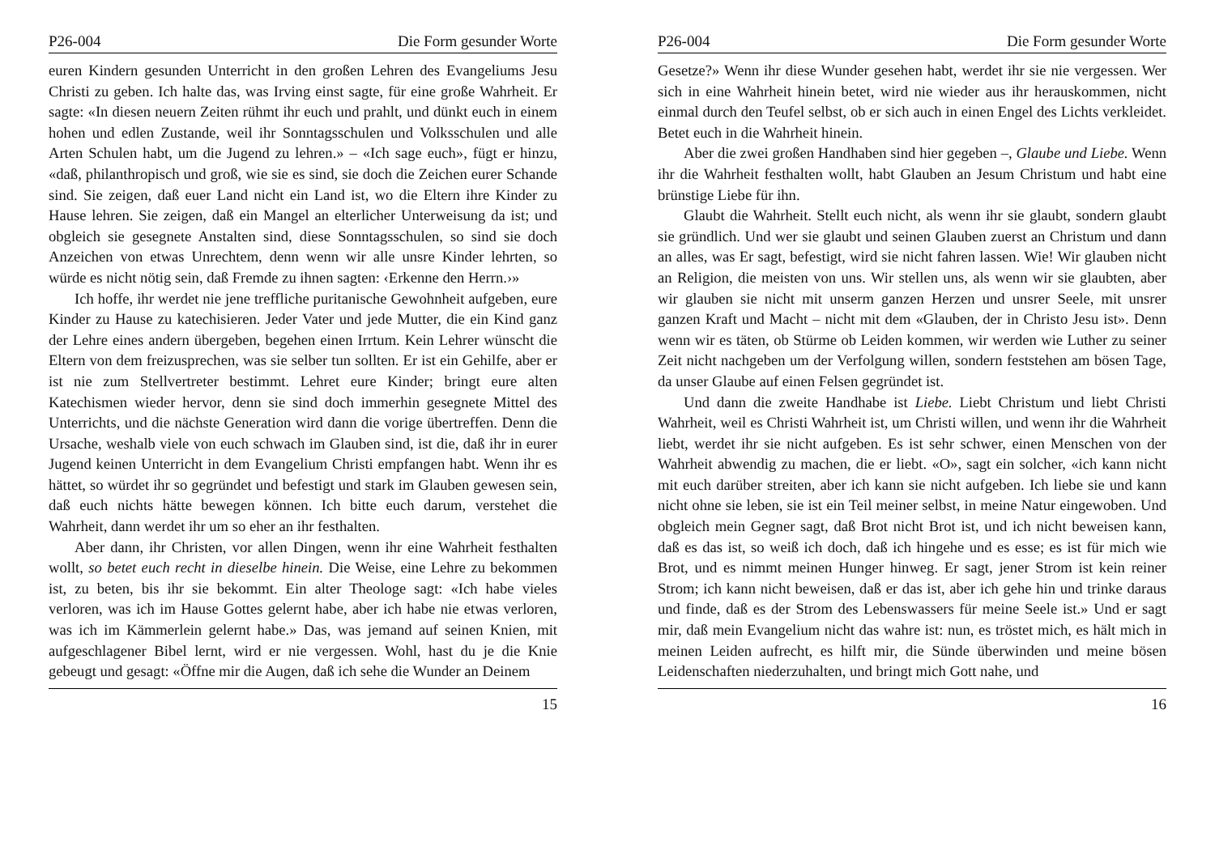P26-004 Die Form gesunder Worte
euren Kindern gesunden Unterricht in den großen Lehren des Evangeliums Jesu Christi zu geben. Ich halte das, was Irving einst sagte, für eine große Wahrheit. Er sagte: «In diesen neuern Zeiten rühmt ihr euch und prahlt, und dünkt euch in einem hohen und edlen Zustande, weil ihr Sonntagsschulen und Volksschulen und alle Arten Schulen habt, um die Jugend zu lehren.» – «Ich sage euch», fügt er hinzu, «daß, philanthropisch und groß, wie sie es sind, sie doch die Zeichen eurer Schande sind. Sie zeigen, daß euer Land nicht ein Land ist, wo die Eltern ihre Kinder zu Hause lehren. Sie zeigen, daß ein Mangel an elterlicher Unterweisung da ist; und obgleich sie gesegnete Anstalten sind, diese Sonntagsschulen, so sind sie doch Anzeichen von etwas Unrechtem, denn wenn wir alle unsre Kinder lehrten, so würde es nicht nötig sein, daß Fremde zu ihnen sagten: ‹Erkenne den Herrn.›»
Ich hoffe, ihr werdet nie jene treffliche puritanische Gewohnheit aufgeben, eure Kinder zu Hause zu katechisieren. Jeder Vater und jede Mutter, die ein Kind ganz der Lehre eines andern übergeben, begehen einen Irrtum. Kein Lehrer wünscht die Eltern von dem freizusprechen, was sie selber tun sollten. Er ist ein Gehilfe, aber er ist nie zum Stellvertreter bestimmt. Lehret eure Kinder; bringt eure alten Katechismen wieder hervor, denn sie sind doch immerhin gesegnete Mittel des Unterrichts, und die nächste Generation wird dann die vorige übertreffen. Denn die Ursache, weshalb viele von euch schwach im Glauben sind, ist die, daß ihr in eurer Jugend keinen Unterricht in dem Evangelium Christi empfangen habt. Wenn ihr es hättet, so würdet ihr so gegründet und befestigt und stark im Glauben gewesen sein, daß euch nichts hätte bewegen können. Ich bitte euch darum, verstehet die Wahrheit, dann werdet ihr um so eher an ihr festhalten.
Aber dann, ihr Christen, vor allen Dingen, wenn ihr eine Wahrheit festhalten wollt, so betet euch recht in dieselbe hinein. Die Weise, eine Lehre zu bekommen ist, zu beten, bis ihr sie bekommt. Ein alter Theologe sagt: «Ich habe vieles verloren, was ich im Hause Gottes gelernt habe, aber ich habe nie etwas verloren, was ich im Kämmerlein gelernt habe.» Das, was jemand auf seinen Knien, mit aufgeschlagener Bibel lernt, wird er nie vergessen. Wohl, hast du je die Knie gebeugt und gesagt: «Öffne mir die Augen, daß ich sehe die Wunder an Deinem
15
P26-004 Die Form gesunder Worte
Gesetze?» Wenn ihr diese Wunder gesehen habt, werdet ihr sie nie vergessen. Wer sich in eine Wahrheit hinein betet, wird nie wieder aus ihr herauskommen, nicht einmal durch den Teufel selbst, ob er sich auch in einen Engel des Lichts verkleidet. Betet euch in die Wahrheit hinein.
Aber die zwei großen Handhaben sind hier gegeben –, Glaube und Liebe. Wenn ihr die Wahrheit festhalten wollt, habt Glauben an Jesum Christum und habt eine brünstige Liebe für ihn.
Glaubt die Wahrheit. Stellt euch nicht, als wenn ihr sie glaubt, sondern glaubt sie gründlich. Und wer sie glaubt und seinen Glauben zuerst an Christum und dann an alles, was Er sagt, befestigt, wird sie nicht fahren lassen. Wie! Wir glauben nicht an Religion, die meisten von uns. Wir stellen uns, als wenn wir sie glaubten, aber wir glauben sie nicht mit unserm ganzen Herzen und unsrer Seele, mit unsrer ganzen Kraft und Macht – nicht mit dem «Glauben, der in Christo Jesu ist». Denn wenn wir es täten, ob Stürme ob Leiden kommen, wir werden wie Luther zu seiner Zeit nicht nachgeben um der Verfolgung willen, sondern feststehen am bösen Tage, da unser Glaube auf einen Felsen gegründet ist.
Und dann die zweite Handhabe ist Liebe. Liebt Christum und liebt Christi Wahrheit, weil es Christi Wahrheit ist, um Christi willen, und wenn ihr die Wahrheit liebt, werdet ihr sie nicht aufgeben. Es ist sehr schwer, einen Menschen von der Wahrheit abwendig zu machen, die er liebt. «O», sagt ein solcher, «ich kann nicht mit euch darüber streiten, aber ich kann sie nicht aufgeben. Ich liebe sie und kann nicht ohne sie leben, sie ist ein Teil meiner selbst, in meine Natur eingewoben. Und obgleich mein Gegner sagt, daß Brot nicht Brot ist, und ich nicht beweisen kann, daß es das ist, so weiß ich doch, daß ich hingehe und es esse; es ist für mich wie Brot, und es nimmt meinen Hunger hinweg. Er sagt, jener Strom ist kein reiner Strom; ich kann nicht beweisen, daß er das ist, aber ich gehe hin und trinke daraus und finde, daß es der Strom des Lebenswassers für meine Seele ist.» Und er sagt mir, daß mein Evangelium nicht das wahre ist: nun, es tröstet mich, es hält mich in meinen Leiden aufrecht, es hilft mir, die Sünde überwinden und meine bösen Leidenschaften niederzuhalten, und bringt mich Gott nahe, und
16